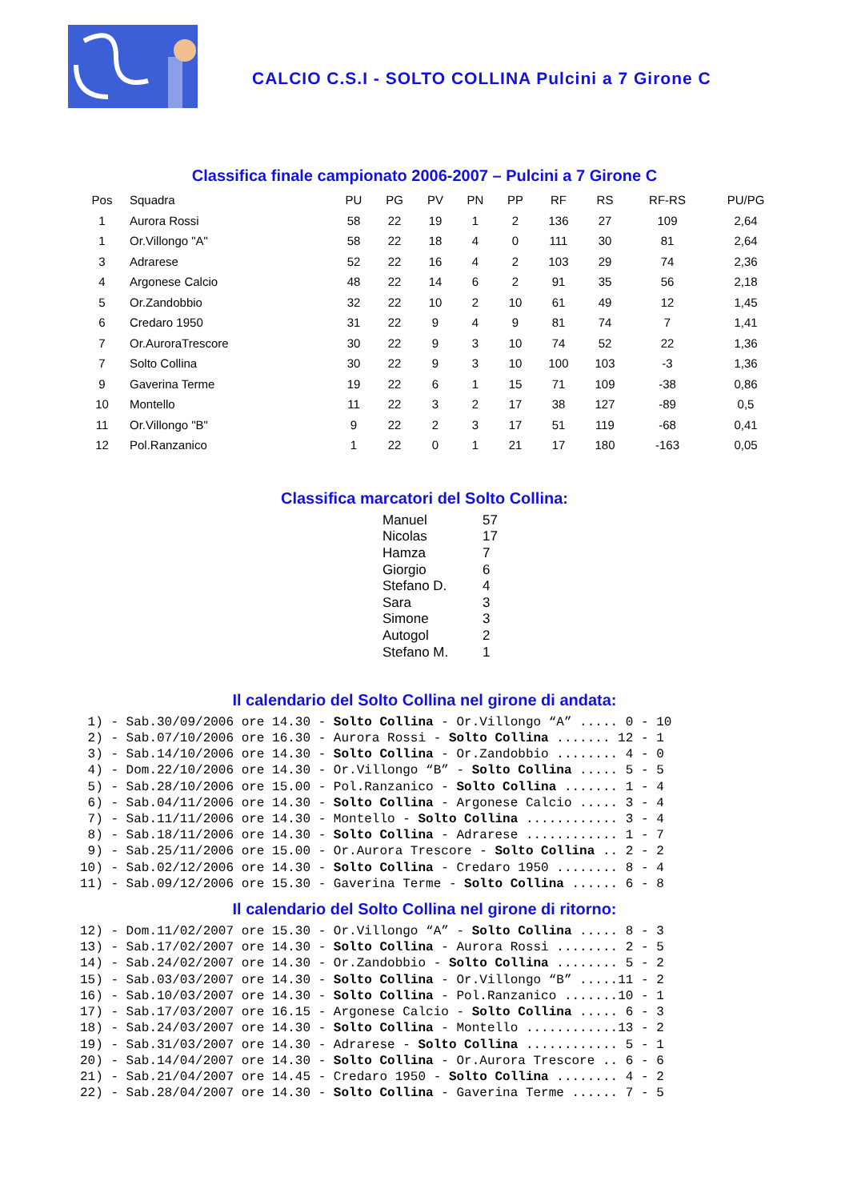CALCIO C.S.I - SOLTO COLLINA Pulcini a 7 Girone C
Classifica finale campionato 2006-2007 – Pulcini a 7 Girone C
| Pos | Squadra | PU | PG | PV | PN | PP | RF | RS | RF-RS | PU/PG |
| --- | --- | --- | --- | --- | --- | --- | --- | --- | --- | --- |
| 1 | Aurora Rossi | 58 | 22 | 19 | 1 | 2 | 136 | 27 | 109 | 2,64 |
| 1 | Or.Villongo "A" | 58 | 22 | 18 | 4 | 0 | 111 | 30 | 81 | 2,64 |
| 3 | Adrarese | 52 | 22 | 16 | 4 | 2 | 103 | 29 | 74 | 2,36 |
| 4 | Argonese Calcio | 48 | 22 | 14 | 6 | 2 | 91 | 35 | 56 | 2,18 |
| 5 | Or.Zandobbio | 32 | 22 | 10 | 2 | 10 | 61 | 49 | 12 | 1,45 |
| 6 | Credaro 1950 | 31 | 22 | 9 | 4 | 9 | 81 | 74 | 7 | 1,41 |
| 7 | Or.AuroraTrescore | 30 | 22 | 9 | 3 | 10 | 74 | 52 | 22 | 1,36 |
| 7 | Solto Collina | 30 | 22 | 9 | 3 | 10 | 100 | 103 | -3 | 1,36 |
| 9 | Gaverina Terme | 19 | 22 | 6 | 1 | 15 | 71 | 109 | -38 | 0,86 |
| 10 | Montello | 11 | 22 | 3 | 2 | 17 | 38 | 127 | -89 | 0,5 |
| 11 | Or.Villongo "B" | 9 | 22 | 2 | 3 | 17 | 51 | 119 | -68 | 0,41 |
| 12 | Pol.Ranzanico | 1 | 22 | 0 | 1 | 21 | 17 | 180 | -163 | 0,05 |
Classifica marcatori del Solto Collina:
| Manuel | 57 |
| Nicolas | 17 |
| Hamza | 7 |
| Giorgio | 6 |
| Stefano D. | 4 |
| Sara | 3 |
| Simone | 3 |
| Autogol | 2 |
| Stefano M. | 1 |
Il calendario del Solto Collina nel girone di andata:
 1) - Sab.30/09/2006 ore 14.30 - Solto Collina - Or.Villongo “A” ..... 0 - 10
 2) - Sab.07/10/2006 ore 16.30 - Aurora Rossi - Solto Collina ....... 12 - 1
 3) - Sab.14/10/2006 ore 14.30 - Solto Collina - Or.Zandobbio ........ 4 - 0
 4) - Dom.22/10/2006 ore 14.30 - Or.Villongo “B” - Solto Collina ..... 5 - 5
 5) - Sab.28/10/2006 ore 15.00 - Pol.Ranzanico - Solto Collina ....... 1 - 4
 6) - Sab.04/11/2006 ore 14.30 - Solto Collina - Argonese Calcio ..... 3 - 4
 7) - Sab.11/11/2006 ore 14.30 - Montello - Solto Collina ............ 3 - 4
 8) - Sab.18/11/2006 ore 14.30 - Solto Collina - Adrarese ............ 1 - 7
 9) - Sab.25/11/2006 ore 15.00 - Or.Aurora Trescore - Solto Collina .. 2 - 2
10) - Sab.02/12/2006 ore 14.30 - Solto Collina - Credaro 1950 ........ 8 - 4
11) - Sab.09/12/2006 ore 15.30 - Gaverina Terme - Solto Collina ...... 6 - 8
Il calendario del Solto Collina nel girone di ritorno:
12) - Dom.11/02/2007 ore 15.30 - Or.Villongo “A” - Solto Collina ..... 8 - 3
13) - Sab.17/02/2007 ore 14.30 - Solto Collina - Aurora Rossi ........ 2 - 5
14) - Sab.24/02/2007 ore 14.30 - Or.Zandobbio - Solto Collina ........ 5 - 2
15) - Sab.03/03/2007 ore 14.30 - Solto Collina - Or.Villongo “B” .....11 - 2
16) - Sab.10/03/2007 ore 14.30 - Solto Collina - Pol.Ranzanico .......10 - 1
17) - Sab.17/03/2007 ore 16.15 - Argonese Calcio - Solto Collina ..... 6 - 3
18) - Sab.24/03/2007 ore 14.30 - Solto Collina - Montello ............13 - 2
19) - Sab.31/03/2007 ore 14.30 - Adrarese - Solto Collina ............ 5 - 1
20) - Sab.14/04/2007 ore 14.30 - Solto Collina - Or.Aurora Trescore .. 6 - 6
21) - Sab.21/04/2007 ore 14.45 - Credaro 1950 - Solto Collina ........ 4 - 2
22) - Sab.28/04/2007 ore 14.30 - Solto Collina - Gaverina Terme ...... 7 - 5